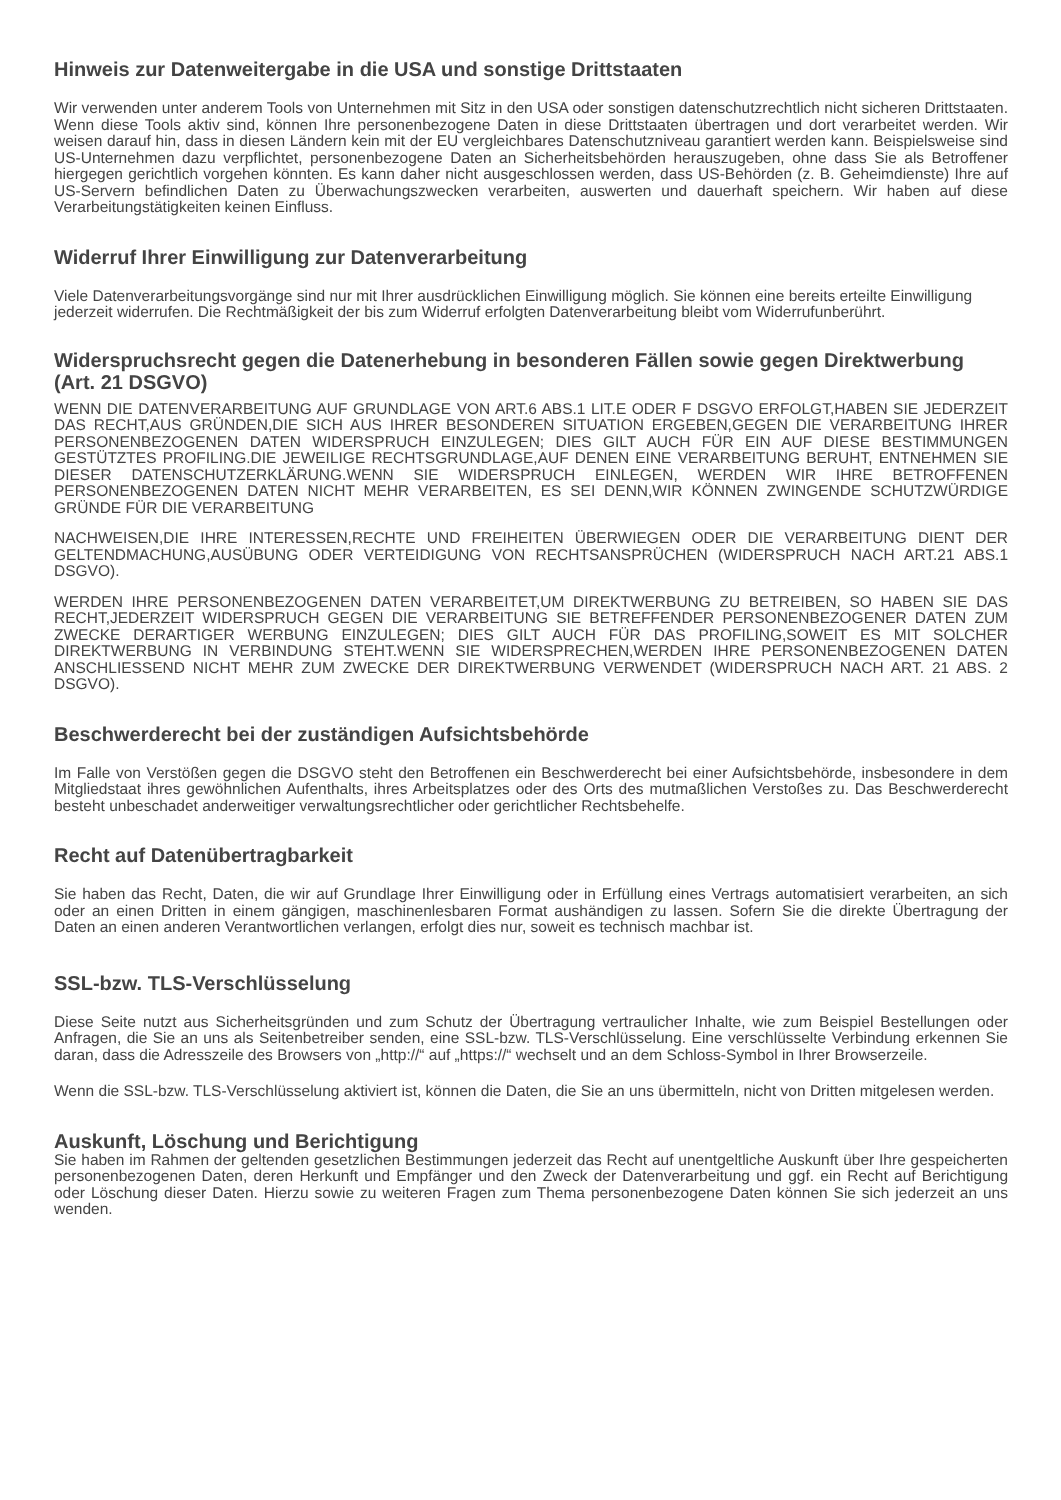Hinweis zur Datenweitergabe in die USA und sonstige Drittstaaten
Wir verwenden unter anderem Tools von Unternehmen mit Sitz in den USA oder sonstigen datenschutzrechtlich nicht sicheren Drittstaaten. Wenn diese Tools aktiv sind, können Ihre personenbezogene Daten in diese Drittstaaten übertragen und dort verarbeitet werden. Wir weisen darauf hin, dass in diesen Ländern kein mit der EU vergleichbares Datenschutzniveau garantiert werden kann. Beispielsweise sind US-Unternehmen dazu verpflichtet, personenbezogene Daten an Sicherheitsbehörden herauszugeben, ohne dass Sie als Betroffener hiergegen gerichtlich vorgehen könnten. Es kann daher nicht ausgeschlossen werden, dass US-Behörden (z. B. Geheimdienste) Ihre auf US-Servern befindlichen Daten zu Überwachungszwecken verarbeiten, auswerten und dauerhaft speichern. Wir haben auf diese Verarbeitungstätigkeiten keinen Einfluss.
Widerruf Ihrer Einwilligung zur Datenverarbeitung
Viele Datenverarbeitungsvorgänge sind nur mit Ihrer ausdrücklichen Einwilligung möglich. Sie können eine bereits erteilte Einwilligung jederzeit widerrufen. Die Rechtmäßigkeit der bis zum Widerruf erfolgten Datenverarbeitung bleibt vom Widerrufunberührt.
Widerspruchsrecht gegen die Datenerhebung in besonderen Fällen sowie gegen Direktwerbung (Art. 21 DSGVO)
WENN DIE DATENVERARBEITUNG AUF GRUNDLAGE VON ART.6 ABS.1 LIT.E ODER F DSGVO ERFOLGT,HABEN SIE JEDERZEIT DAS RECHT,AUS GRÜNDEN,DIE SICH AUS IHRER BESONDEREN SITUATION ERGEBEN,GEGEN DIE VERARBEITUNG IHRER PERSONENBEZOGENEN DATEN WIDERSPRUCH EINZULEGEN; DIES GILT AUCH FÜR EIN AUF DIESE BESTIMMUNGEN GESTÜTZTES PROFILING.DIE JEWEILIGE RECHTSGRUNDLAGE,AUF DENEN EINE VERARBEITUNG BERUHT, ENTNEHMEN SIE DIESER DATENSCHUTZERKLÄRUNG.WENN SIE WIDERSPRUCH EINLEGEN, WERDEN WIR IHRE BETROFFENEN PERSONENBEZOGENEN DATEN NICHT MEHR VERARBEITEN, ES SEI DENN,WIR KÖNNEN ZWINGENDE SCHUTZWÜRDIGE GRÜNDE FÜR DIE VERARBEITUNG
NACHWEISEN,DIE IHRE INTERESSEN,RECHTE UND FREIHEITEN ÜBERWIEGEN ODER DIE VERARBEITUNG DIENT DER GELTENDMACHUNG,AUSÜBUNG ODER VERTEIDIGUNG VON RECHTSANSPRÜCHEN (WIDERSPRUCH NACH ART.21 ABS.1 DSGVO).
WERDEN IHRE PERSONENBEZOGENEN DATEN VERARBEITET,UM DIREKTWERBUNG ZU BETREIBEN, SO HABEN SIE DAS RECHT,JEDERZEIT WIDERSPRUCH GEGEN DIE VERARBEITUNG SIE BETREFFENDER PERSONENBEZOGENER DATEN ZUM ZWECKE DERARTIGER WERBUNG EINZULEGEN; DIES GILT AUCH FÜR DAS PROFILING,SOWEIT ES MIT SOLCHER DIREKTWERBUNG IN VERBINDUNG STEHT.WENN SIE WIDERSPRECHEN,WERDEN IHRE PERSONENBEZOGENEN DATEN ANSCHLIESSEND NICHT MEHR ZUM ZWECKE DER DIREKTWERBUNG VERWENDET (WIDERSPRUCH NACH ART. 21 ABS. 2 DSGVO).
Beschwerderecht bei der zuständigen Aufsichtsbehörde
Im Falle von Verstößen gegen die DSGVO steht den Betroffenen ein Beschwerderecht bei einer Aufsichtsbehörde, insbesondere in dem Mitgliedstaat ihres gewöhnlichen Aufenthalts, ihres Arbeitsplatzes oder des Orts des mutmaßlichen Verstoßes zu. Das Beschwerderecht besteht unbeschadet anderweitiger verwaltungsrechtlicher oder gerichtlicher Rechtsbehelfe.
Recht auf Datenübertragbarkeit
Sie haben das Recht, Daten, die wir auf Grundlage Ihrer Einwilligung oder in Erfüllung eines Vertrags automatisiert verarbeiten, an sich oder an einen Dritten in einem gängigen, maschinenlesbaren Format aushändigen zu lassen. Sofern Sie die direkte Übertragung der Daten an einen anderen Verantwortlichen verlangen, erfolgt dies nur, soweit es technisch machbar ist.
SSL-bzw. TLS-Verschlüsselung
Diese Seite nutzt aus Sicherheitsgründen und zum Schutz der Übertragung vertraulicher Inhalte, wie zum Beispiel Bestellungen oder Anfragen, die Sie an uns als Seitenbetreiber senden, eine SSL-bzw. TLS-Verschlüsselung. Eine verschlüsselte Verbindung erkennen Sie daran, dass die Adresszeile des Browsers von „http://“ auf „https://“ wechselt und an dem Schloss-Symbol in Ihrer Browserzeile.
Wenn die SSL-bzw. TLS-Verschlüsselung aktiviert ist, können die Daten, die Sie an uns übermitteln, nicht von Dritten mitgelesen werden.
Auskunft, Löschung und Berichtigung
Sie haben im Rahmen der geltenden gesetzlichen Bestimmungen jederzeit das Recht auf unentgeltliche Auskunft über Ihre gespeicherten personenbezogenen Daten, deren Herkunft und Empfänger und den Zweck der Datenverarbeitung und ggf. ein Recht auf Berichtigung oder Löschung dieser Daten. Hierzu sowie zu weiteren Fragen zum Thema personenbezogene Daten können Sie sich jederzeit an uns wenden.